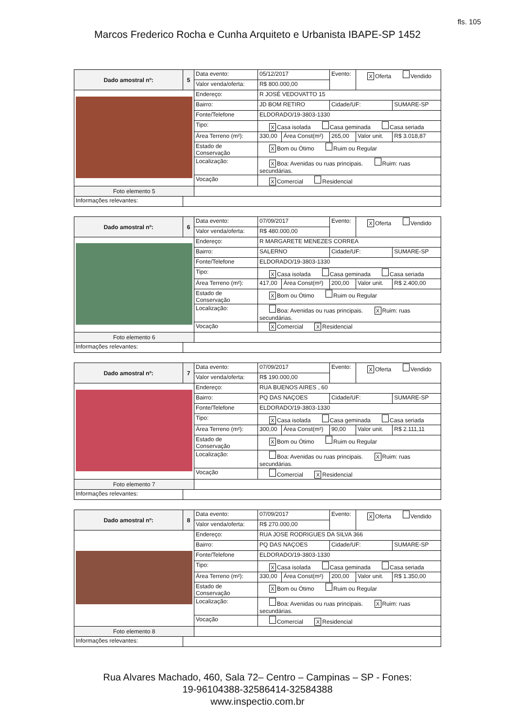fls. 105
Marcos Frederico Rocha e Cunha Arquiteto e Urbanista IBAPE-SP 1452
| Dado amostral nº: | 5 | Data evento: | 05/12/2017 | | Evento: | X Oferta Vendido | |
| | | Valor venda/oferta: | R$ 800.000,00 | | | | |
| | | Endereço: | R JOSÉ VEDOVATTO 15 | | | | |
| | | Bairro: | JD BOM RETIRO | | Cidade/UF: | | SUMARE-SP |
| | | Fonte/Telefone | ELDORADO/19-3803-1330 | | | | |
| | | Tipo: | X Casa isolada Casa geminada Casa seriada | | | | |
| | | Área Terreno (m²): | 330,00 | Área Const(m²) | 265,00 | Valor unit. | R$ 3.018,87 |
| | | Estado de Conservação | X Bom ou Ótimo Ruim ou Regular | | | | |
| | | Localização: | X Boa: Avenidas ou ruas principais. Ruim: ruas secundárias. | | | | |
| | | Vocação | X Comercial Residencial | | | | |
| Foto elemento 5 | | | | | | | |
| Informações relevantes: | | | | | | | |
| Dado amostral nº: | 6 | Data evento: | 07/09/2017 | | Evento: | X Oferta Vendido | |
| | | Valor venda/oferta: | R$ 480.000,00 | | | | |
| | | Endereço: | R MARGARETE MENEZES CORREA | | | | |
| | | Bairro: | SALERNO | | Cidade/UF: | | SUMARE-SP |
| | | Fonte/Telefone | ELDORADO/19-3803-1330 | | | | |
| | | Tipo: | X Casa isolada Casa geminada Casa seriada | | | | |
| | | Área Terreno (m²): | 417,00 | Área Const(m²) | 200,00 | Valor unit. | R$ 2.400,00 |
| | | Estado de Conservação | X Bom ou Ótimo Ruim ou Regular | | | | |
| | | Localização: | Boa: Avenidas ou ruas principais. X Ruim: ruas secundárias. | | | | |
| | | Vocação | X Comercial X Residencial | | | | |
| Foto elemento 6 | | | | | | | |
| Informações relevantes: | | | | | | | |
| Dado amostral nº: | 7 | Data evento: | 07/09/2017 | | Evento: | X Oferta Vendido | |
| | | Valor venda/oferta: | R$ 190.000,00 | | | | |
| | | Endereço: | RUA BUENOS AIRES , 60 | | | | |
| | | Bairro: | PQ DAS NAÇOES | | Cidade/UF: | | SUMARE-SP |
| | | Fonte/Telefone | ELDORADO/19-3803-1330 | | | | |
| | | Tipo: | X Casa isolada Casa geminada Casa seriada | | | | |
| | | Área Terreno (m²): | 300,00 | Área Const(m²) | 90,00 | Valor unit. | R$ 2.111,11 |
| | | Estado de Conservação | X Bom ou Ótimo Ruim ou Regular | | | | |
| | | Localização: | Boa: Avenidas ou ruas principais. X Ruim: ruas secundárias. | | | | |
| | | Vocação | Comercial X Residencial | | | | |
| Foto elemento 7 | | | | | | | |
| Informações relevantes: | | | | | | | |
| Dado amostral nº: | 8 | Data evento: | 07/09/2017 | | Evento: | X Oferta Vendido | |
| | | Valor venda/oferta: | R$ 270.000,00 | | | | |
| | | Endereço: | RUA JOSE RODRIGUES DA SILVA 366 | | | | |
| | | Bairro: | PQ DAS NAÇOES | | Cidade/UF: | | SUMARE-SP |
| | | Fonte/Telefone | ELDORADO/19-3803-1330 | | | | |
| | | Tipo: | X Casa isolada Casa geminada Casa seriada | | | | |
| | | Área Terreno (m²): | 330,00 | Área Const(m²) | 200,00 | Valor unit. | R$ 1.350,00 |
| | | Estado de Conservação | X Bom ou Ótimo Ruim ou Regular | | | | |
| | | Localização: | Boa: Avenidas ou ruas principais. X Ruim: ruas secundárias. | | | | |
| | | Vocação | Comercial X Residencial | | | | |
| Foto elemento 8 | | | | | | | |
| Informações relevantes: | | | | | | | |
Rua Alvares Machado, 460, Sala 72– Centro – Campinas – SP - Fones:
19-96104388-32586414-32584388
www.inspectio.com.br